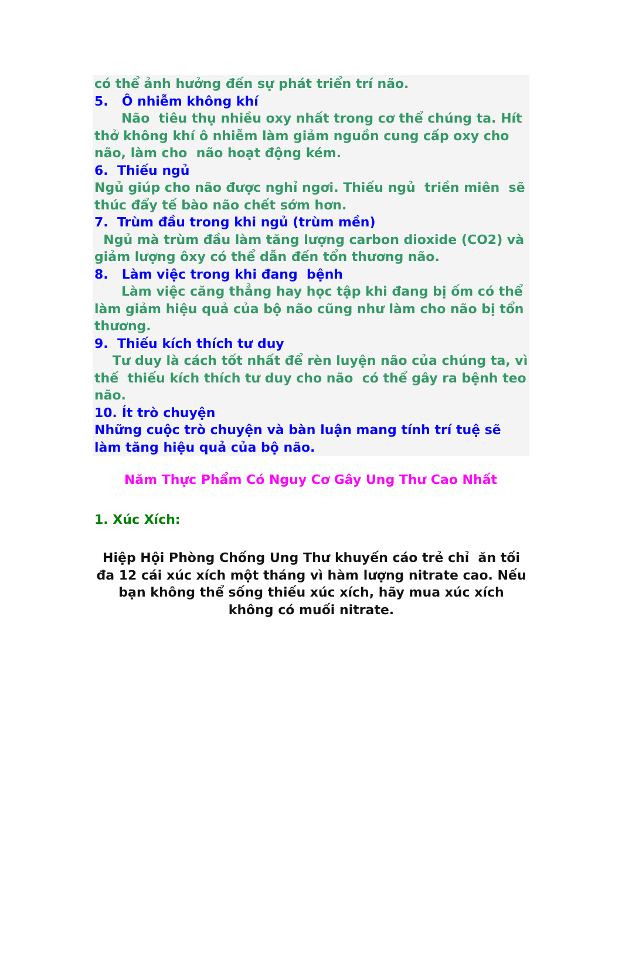có thể ảnh hưởng đến sự phát triển trí não.
5. Ô nhiễm không khí
Não tiêu thụ nhiều oxy nhất trong cơ thể chúng ta. Hít thở không khí ô nhiễm làm giảm nguồn cung cấp oxy cho não, làm cho não hoạt động kém.
6. Thiếu ngủ
Ngủ giúp cho não được nghỉ ngơi. Thiếu ngủ triền miên sẽ thúc đẩy tế bào não chết sớm hơn.
7. Trùm đầu trong khi ngủ (trùm mền)
Ngủ mà trùm đầu làm tăng lượng carbon dioxide (CO2) và giảm lượng ôxy có thể dẫn đến tổn thương não.
8. Làm việc trong khi đang bệnh
Làm việc căng thẳng hay học tập khi đang bị ốm có thể làm giảm hiệu quả của bộ não cũng như làm cho não bị tổn thương.
9. Thiếu kích thích tư duy
Tư duy là cách tốt nhất để rèn luyện não của chúng ta, vì thế thiếu kích thích tư duy cho não có thể gây ra bệnh teo não.
10. Ít trò chuyện
Những cuộc trò chuyện và bàn luận mang tính trí tuệ sẽ làm tăng hiệu quả của bộ não.
Năm Thực Phẩm Có Nguy Cơ Gây Ung Thư Cao Nhất
1. Xúc Xích:
Hiệp Hội Phòng Chống Ung Thư khuyến cáo trẻ chỉ ăn tối đa 12 cái xúc xích một tháng vì hàm lượng nitrate cao. Nếu bạn không thể sống thiếu xúc xích, hãy mua xúc xích không có muối nitrate.